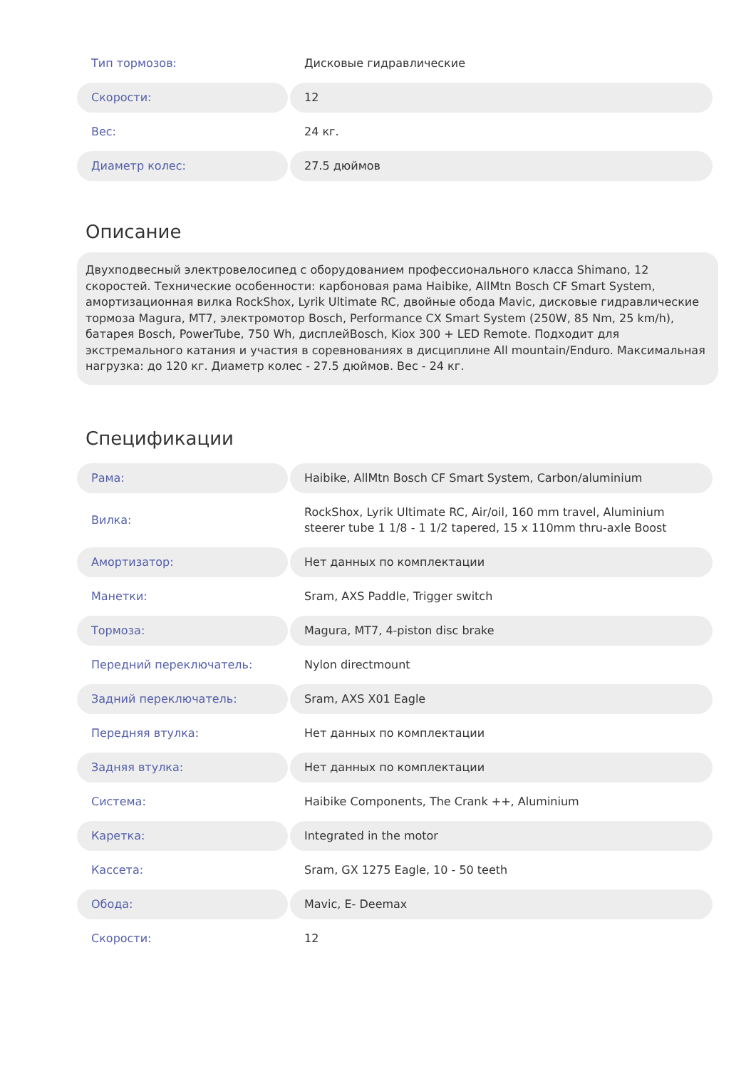| Тип тормозов: | Дисковые гидравлические |
| Скорости: | 12 |
| Вес: | 24 кг. |
| Диаметр колес: | 27.5 дюймов |
Описание
Двухподвесный электровелосипед с оборудованием профессионального класса Shimano, 12 скоростей. Технические особенности: карбоновая рама Haibike, AllMtn Bosch CF Smart System, амортизационная вилка RockShox, Lyrik Ultimate RC, двойные обода Mavic, дисковые гидравлические тормоза Magura, MT7, электромотор Bosch, Performance CX Smart System (250W, 85 Nm, 25 km/h), батарея Bosch, PowerTube, 750 Wh, дисплейBosch, Kiox 300 + LED Remote. Подходит для экстремального катания и участия в соревнованиях в дисциплине All mountain/Enduro. Максимальная нагрузка: до 120 кг. Диаметр колес - 27.5 дюймов. Вес - 24 кг.
Спецификации
| Рама: | Haibike, AllMtn Bosch CF Smart System, Carbon/aluminium |
| Вилка: | RockShox, Lyrik Ultimate RC, Air/oil, 160 mm travel, Aluminium steerer tube 1 1/8 - 1 1/2 tapered, 15 x 110mm thru-axle Boost |
| Амортизатор: | Нет данных по комплектации |
| Манетки: | Sram, AXS Paddle, Trigger switch |
| Тормоза: | Magura, MT7, 4-piston disc brake |
| Передний переключатель: | Nylon directmount |
| Задний переключатель: | Sram, AXS X01 Eagle |
| Передняя втулка: | Нет данных по комплектации |
| Задняя втулка: | Нет данных по комплектации |
| Система: | Haibike Components, The Crank ++, Aluminium |
| Каретка: | Integrated in the motor |
| Кассета: | Sram, GX 1275 Eagle, 10 - 50 teeth |
| Обода: | Mavic, E- Deemax |
| Скорости: | 12 |